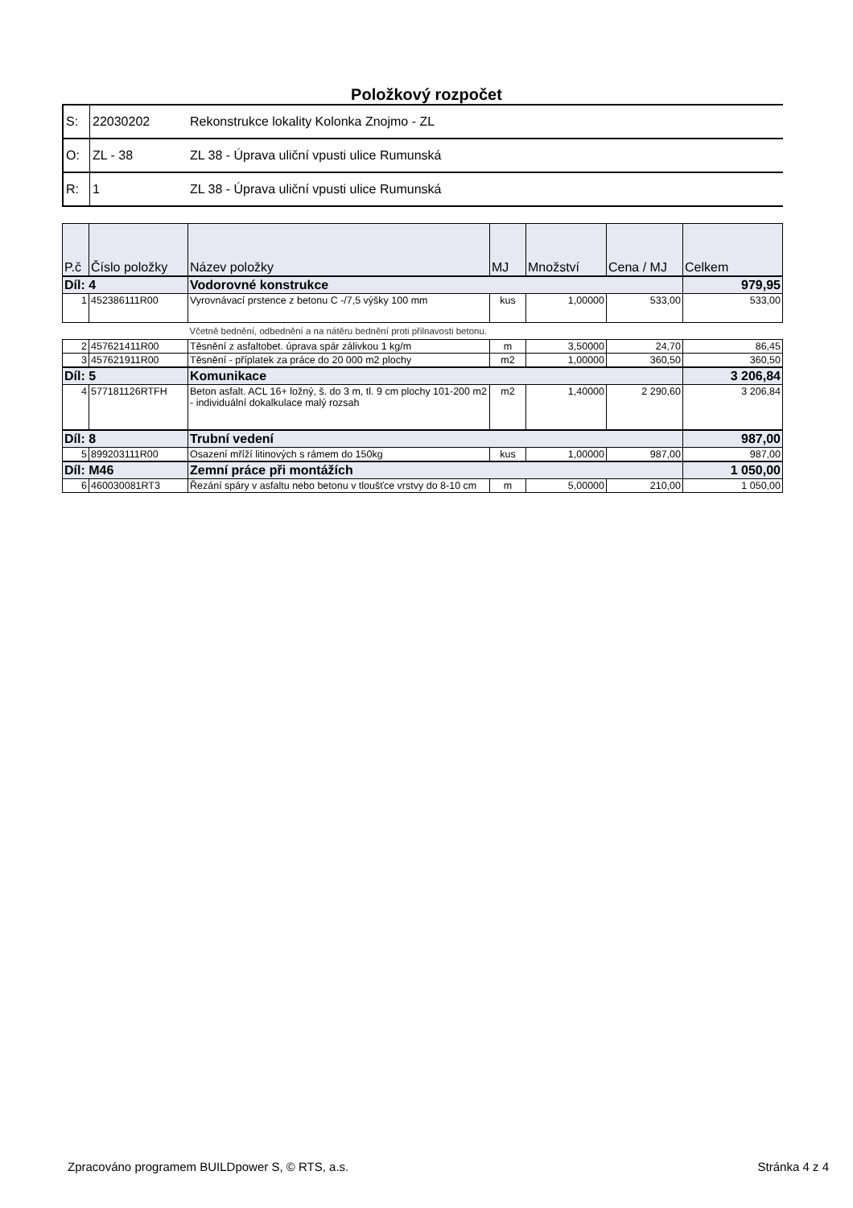Položkový rozpočet
| S: | 22030202 | Rekonstrukce lokality Kolonka Znojmo - ZL |
| O: | ZL - 38 | ZL 38 - Úprava uliční vpusti ulice Rumunská |
| R: | 1 | ZL 38 - Úprava uliční vpusti ulice Rumunská |
| P.č | Číslo položky | Název položky | MJ | Množství | Cena / MJ | Celkem |
| --- | --- | --- | --- | --- | --- | --- |
| Díl: 4 | | Vodorovné konstrukce | | | | 979,95 |
| 1 | 452386111R00 | Vyrovnávací prstence z betonu C -/7,5 výšky 100 mm | kus | 1,00000 | 533,00 | 533,00 |
| | | Včetně bednění, odbednění a na nátěru bednění proti přilnavosti betonu. | | | | |
| 2 | 457621411R00 | Těsnění z asfaltobet. úprava spár zálivkou 1 kg/m | m | 3,50000 | 24,70 | 86,45 |
| 3 | 457621911R00 | Těsnění - příplatek za práce do 20 000 m2 plochy | m2 | 1,00000 | 360,50 | 360,50 |
| Díl: 5 | | Komunikace | | | | 3 206,84 |
| 4 | 577181126RTFH | Beton asfalt. ACL 16+ ložný, š. do 3 m, tl. 9 cm plochy 101-200 m2 - individuální dokalkulace malý rozsah | m2 | 1,40000 | 2 290,60 | 3 206,84 |
| Díl: 8 | | Trubní vedení | | | | 987,00 |
| 5 | 899203111R00 | Osazení mříží litinových s rámem do 150kg | kus | 1,00000 | 987,00 | 987,00 |
| Díl: M46 | | Zemní práce při montážích | | | | 1 050,00 |
| 6 | 460030081RT3 | Řezání spáry v asfaltu nebo betonu v tloušťce vrstvy do 8-10 cm | m | 5,00000 | 210,00 | 1 050,00 |
Zpracováno programem BUILDpower S, © RTS, a.s. Stránka 4 z 4